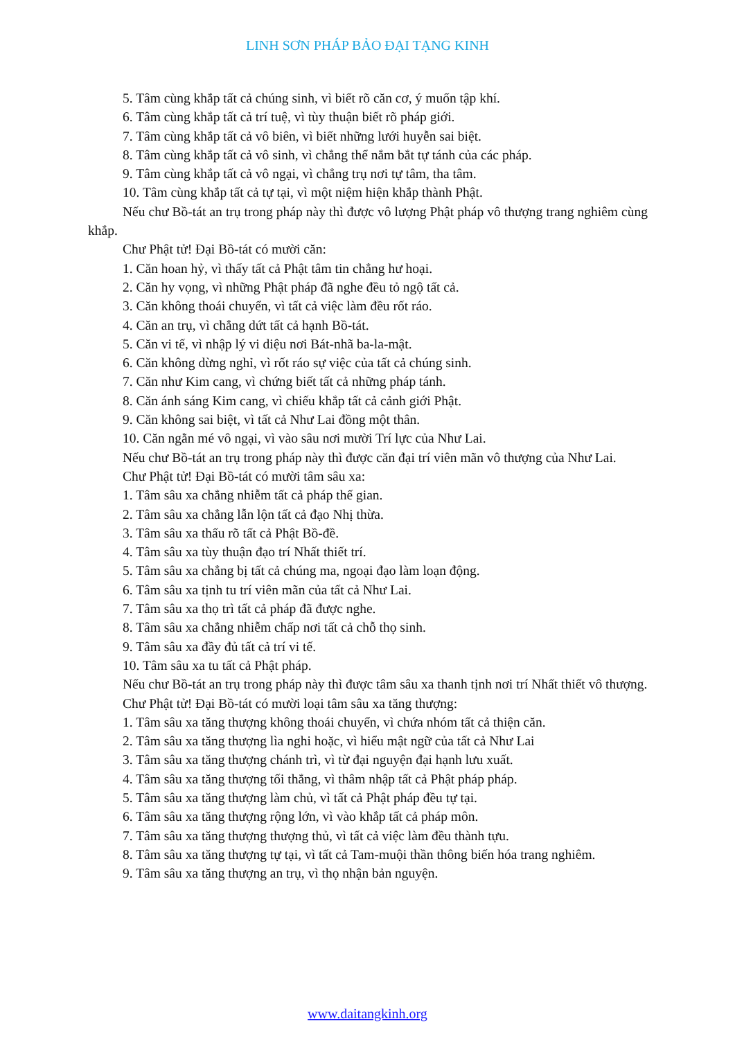LINH SƠN PHÁP BẢO ĐẠI TẠNG KINH
5. Tâm cùng khắp tất cả chúng sinh, vì biết rõ căn cơ, ý muốn tập khí.
6. Tâm cùng khắp tất cả trí tuệ, vì tùy thuận biết rõ pháp giới.
7. Tâm cùng khắp tất cả vô biên, vì biết những lưới huyễn sai biệt.
8. Tâm cùng khắp tất cả vô sinh, vì chẳng thể nắm bắt tự tánh của các pháp.
9. Tâm cùng khắp tất cả vô ngại, vì chẳng trụ nơi tự tâm, tha tâm.
10. Tâm cùng khắp tất cả tự tại, vì một niệm hiện khắp thành Phật.
Nếu chư Bồ-tát an trụ trong pháp này thì được vô lượng Phật pháp vô thượng trang nghiêm cùng khắp.
Chư Phật tử! Đại Bồ-tát có mười căn:
1. Căn hoan hỷ, vì thấy tất cả Phật tâm tin chẳng hư hoại.
2. Căn hy vọng, vì những Phật pháp đã nghe đều tỏ ngộ tất cả.
3. Căn không thoái chuyển, vì tất cả việc làm đều rốt ráo.
4. Căn an trụ, vì chẳng dứt tất cả hạnh Bồ-tát.
5. Căn vi tế, vì nhập lý vi diệu nơi Bát-nhã ba-la-mật.
6. Căn không dừng nghỉ, vì rốt ráo sự việc của tất cả chúng sinh.
7. Căn như Kim cang, vì chứng biết tất cả những pháp tánh.
8. Căn ánh sáng Kim cang, vì chiếu khắp tất cả cảnh giới Phật.
9. Căn không sai biệt, vì tất cả Như Lai đồng một thân.
10. Căn ngằn mé vô ngại, vì vào sâu nơi mười Trí lực của Như Lai.
Nếu chư Bồ-tát an trụ trong pháp này thì được căn đại trí viên mãn vô thượng của Như Lai.
Chư Phật tử! Đại Bồ-tát có mười tâm sâu xa:
1. Tâm sâu xa chẳng nhiễm tất cả pháp thế gian.
2. Tâm sâu xa chẳng lẫn lộn tất cả đạo Nhị thừa.
3. Tâm sâu xa thấu rõ tất cả Phật Bồ-đề.
4. Tâm sâu xa tùy thuận đạo trí Nhất thiết trí.
5. Tâm sâu xa chẳng bị tất cả chúng ma, ngoại đạo làm loạn động.
6. Tâm sâu xa tịnh tu trí viên mãn của tất cả Như Lai.
7. Tâm sâu xa thọ trì tất cả pháp đã được nghe.
8. Tâm sâu xa chẳng nhiễm chấp nơi tất cả chỗ thọ sinh.
9. Tâm sâu xa đầy đủ tất cả trí vi tế.
10. Tâm sâu xa tu tất cả Phật pháp.
Nếu chư Bồ-tát an trụ trong pháp này thì được tâm sâu xa thanh tịnh nơi trí Nhất thiết vô thượng.
Chư Phật tử! Đại Bồ-tát có mười loại tâm sâu xa tăng thượng:
1. Tâm sâu xa tăng thượng không thoái chuyển, vì chứa nhóm tất cả thiện căn.
2. Tâm sâu xa tăng thượng lìa nghi hoặc, vì hiểu mật ngữ của tất cả Như Lai
3. Tâm sâu xa tăng thượng chánh trì, vì từ đại nguyện đại hạnh lưu xuất.
4. Tâm sâu xa tăng thượng tối thắng, vì thâm nhập tất cả Phật pháp pháp.
5. Tâm sâu xa tăng thượng làm chủ, vì tất cả Phật pháp đều tự tại.
6. Tâm sâu xa tăng thượng rộng lớn, vì vào khắp tất cả pháp môn.
7. Tâm sâu xa tăng thượng thượng thủ, vì tất cả việc làm đều thành tựu.
8. Tâm sâu xa tăng thượng tự tại, vì tất cả Tam-muội thần thông biến hóa trang nghiêm.
9. Tâm sâu xa tăng thượng an trụ, vì thọ nhận bản nguyện.
www.daitangkinh.org